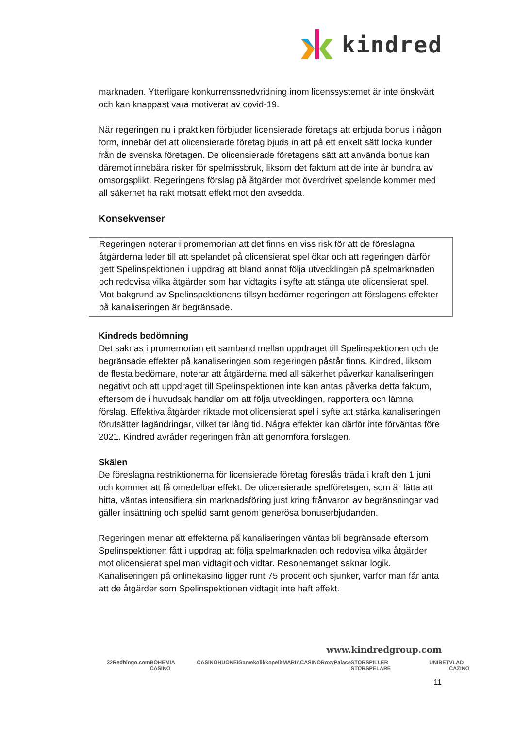kindred
marknaden. Ytterligare konkurrenssnedvridning inom licenssystemet är inte önskvärt och kan knappast vara motiverat av covid-19.
När regeringen nu i praktiken förbjuder licensierade företags att erbjuda bonus i någon form, innebär det att olicensierade företag bjuds in att på ett enkelt sätt locka kunder från de svenska företagen. De olicensierade företagens sätt att använda bonus kan däremot innebära risker för spelmissbruk, liksom det faktum att de inte är bundna av omsorgsplikt. Regeringens förslag på åtgärder mot överdrivet spelande kommer med all säkerhet ha rakt motsatt effekt mot den avsedda.
Konsekvenser
Regeringen noterar i promemorian att det finns en viss risk för att de föreslagna åtgärderna leder till att spelandet på olicensierat spel ökar och att regeringen därför gett Spelinspektionen i uppdrag att bland annat följa utvecklingen på spelmarknaden och redovisa vilka åtgärder som har vidtagits i syfte att stänga ute olicensierat spel. Mot bakgrund av Spelinspektionens tillsyn bedömer regeringen att förslagens effekter på kanaliseringen är begränsade.
Kindreds bedömning
Det saknas i promemorian ett samband mellan uppdraget till Spelinspektionen och de begränsade effekter på kanaliseringen som regeringen påstår finns. Kindred, liksom de flesta bedömare, noterar att åtgärderna med all säkerhet påverkar kanaliseringen negativt och att uppdraget till Spelinspektionen inte kan antas påverka detta faktum, eftersom de i huvudsak handlar om att följa utvecklingen, rapportera och lämna förslag. Effektiva åtgärder riktade mot olicensierat spel i syfte att stärka kanaliseringen förutsätter lagändringar, vilket tar lång tid. Några effekter kan därför inte förväntas före 2021. Kindred avråder regeringen från att genomföra förslagen.
Skälen
De föreslagna restriktionerna för licensierade företag föreslås träda i kraft den 1 juni och kommer att få omedelbar effekt. De olicensierade spelföretagen, som är lätta att hitta, väntas intensifiera sin marknadsföring just kring frånvaron av begränsningar vad gäller insättning och speltid samt genom generösa bonuserbjudanden.
Regeringen menar att effekterna på kanaliseringen väntas bli begränsade eftersom Spelinspektionen fått i uppdrag att följa spelmarknaden och redovisa vilka åtgärder mot olicensierat spel man vidtagit och vidtar. Resonemanget saknar logik. Kanaliseringen på onlinekasino ligger runt 75 procent och sjunker, varför man får anta att de åtgärder som Spelinspektionen vidtagit inte haft effekt.
www.kindredgroup.com
32Red bingo.com BOHEMIA CASINO CASINOHUONE iGame kolikkopelit MARIACASINO RoxyPalace STORSPILLER STORSPELARE UNIBET VLAD CAZINO
11